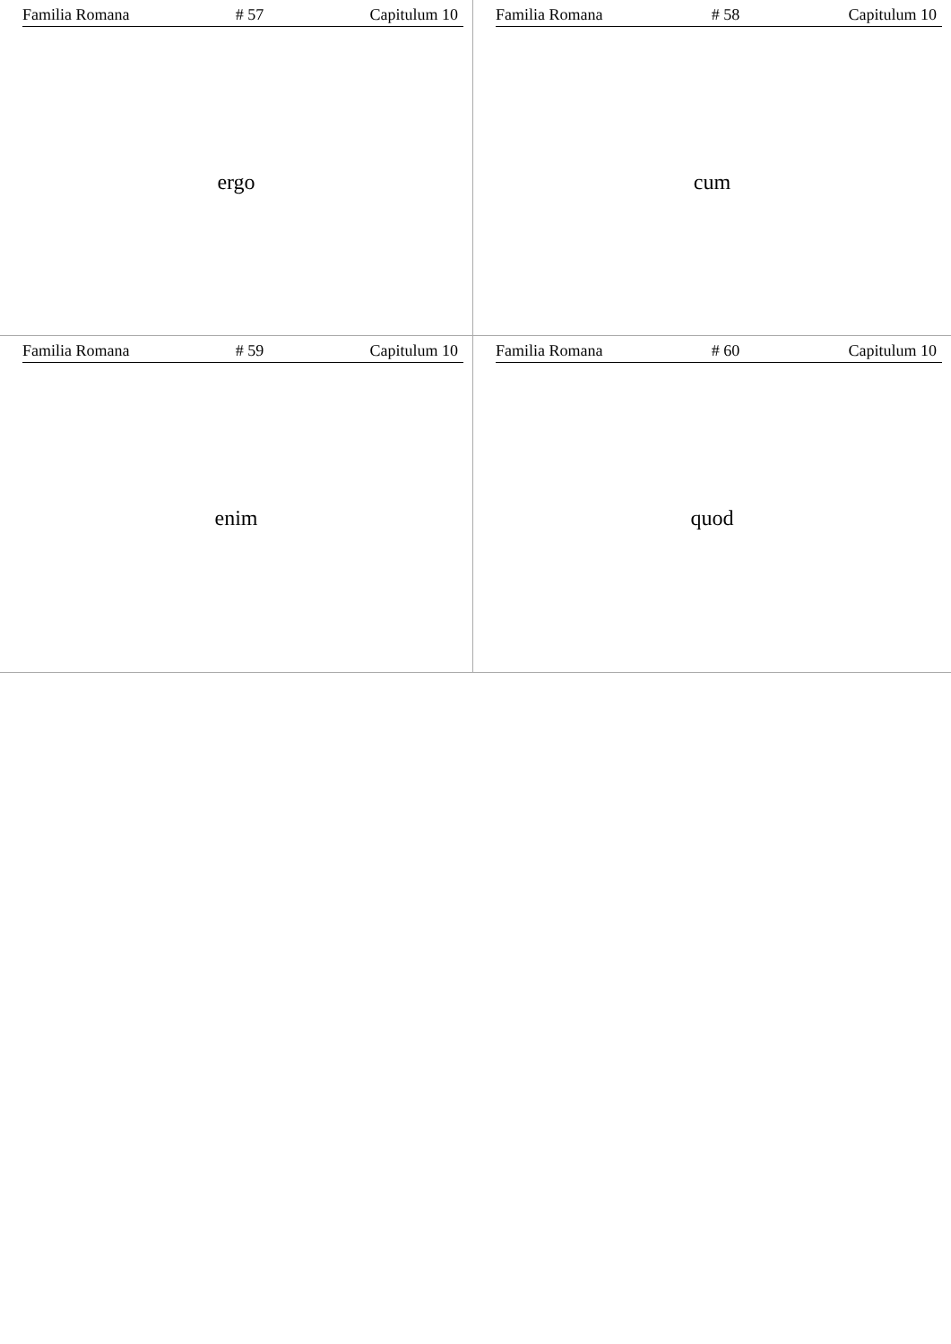Familia Romana # 57 Capitulum 10
ergo
Familia Romana # 58 Capitulum 10
cum
Familia Romana # 59 Capitulum 10
enim
Familia Romana # 60 Capitulum 10
quod